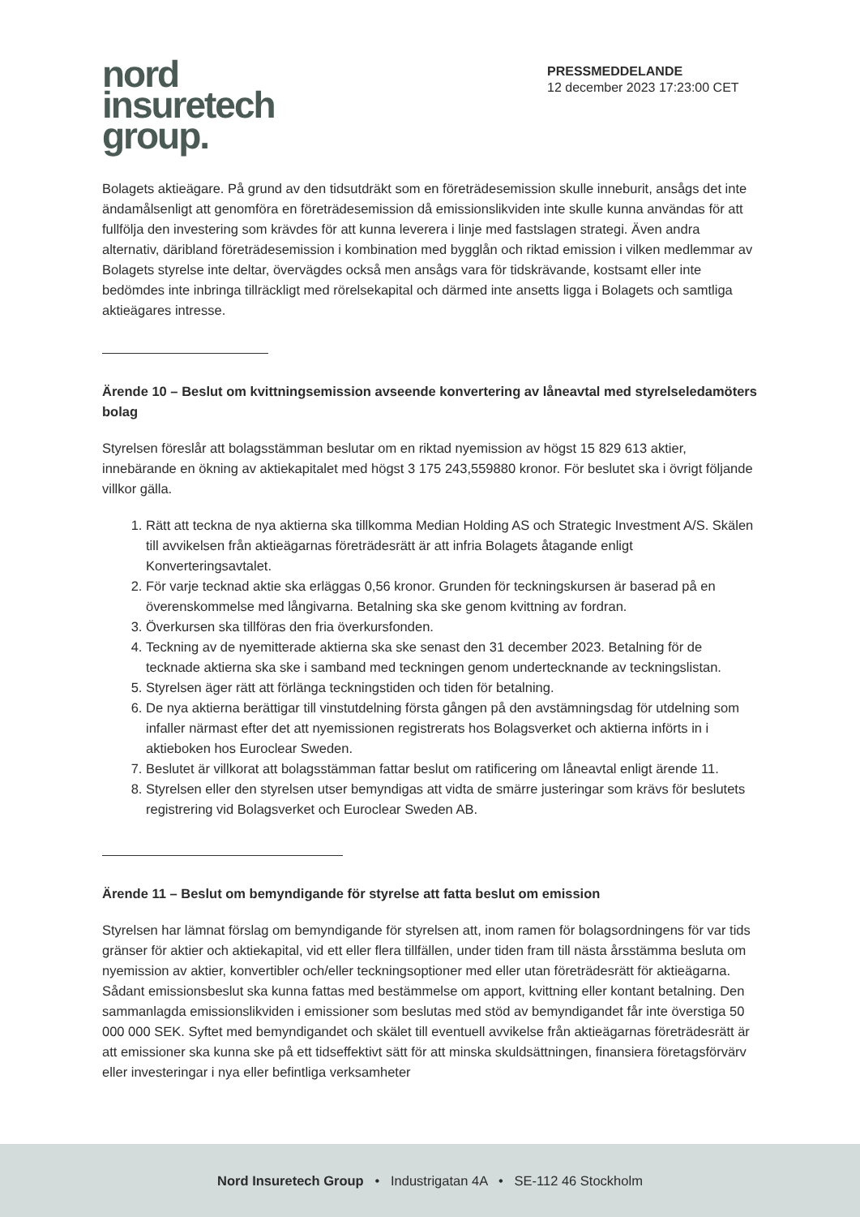nord
insuretech
group.
PRESSMEDDELANDE
12 december 2023 17:23:00 CET
Bolagets aktieägare. På grund av den tidsutdräkt som en företrädesemission skulle inneburit, ansågs det inte ändamålsenligt att genomföra en företrädesemission då emissionslikviden inte skulle kunna användas för att fullfölja den investering som krävdes för att kunna leverera i linje med fastslagen strategi. Även andra alternativ, däribland företrädesemission i kombination med bygglån och riktad emission i vilken medlemmar av Bolagets styrelse inte deltar, övervägdes också men ansågs vara för tidskrävande, kostsamt eller inte bedömdes inte inbringa tillräckligt med rörelsekapital och därmed inte ansetts ligga i Bolagets och samtliga aktieägares intresse.
Ärende 10 – Beslut om kvittningsemission avseende konvertering av låneavtal med styrelseledamöters bolag
Styrelsen föreslår att bolagsstämman beslutar om en riktad nyemission av högst 15 829 613 aktier, innebärande en ökning av aktiekapitalet med högst 3 175 243,559880 kronor. För beslutet ska i övrigt följande villkor gälla.
1. Rätt att teckna de nya aktierna ska tillkomma Median Holding AS och Strategic Investment A/S. Skälen till avvikelsen från aktieägarnas företrädesrätt är att infria Bolagets åtagande enligt Konverteringsavtalet.
2. För varje tecknad aktie ska erläggas 0,56 kronor. Grunden för teckningskursen är baserad på en överenskommelse med långivarna. Betalning ska ske genom kvittning av fordran.
3. Överkursen ska tillföras den fria överkursfonden.
4. Teckning av de nyemitterade aktierna ska ske senast den 31 december 2023. Betalning för de tecknade aktierna ska ske i samband med teckningen genom undertecknande av teckningslistan.
5. Styrelsen äger rätt att förlänga teckningstiden och tiden för betalning.
6. De nya aktierna berättigar till vinstutdelning första gången på den avstämningsdag för utdelning som infaller närmast efter det att nyemissionen registrerats hos Bolagsverket och aktierna införts in i aktieboken hos Euroclear Sweden.
7. Beslutet är villkorat att bolagsstämman fattar beslut om ratificering om låneavtal enligt ärende 11.
8. Styrelsen eller den styrelsen utser bemyndigas att vidta de smärre justeringar som krävs för beslutets registrering vid Bolagsverket och Euroclear Sweden AB.
Ärende 11 – Beslut om bemyndigande för styrelse att fatta beslut om emission
Styrelsen har lämnat förslag om bemyndigande för styrelsen att, inom ramen för bolagsordningens för var tids gränser för aktier och aktiekapital, vid ett eller flera tillfällen, under tiden fram till nästa årsstämma besluta om nyemission av aktier, konvertibler och/eller teckningsoptioner med eller utan företrädesrätt för aktieägarna. Sådant emissionsbeslut ska kunna fattas med bestämmelse om apport, kvittning eller kontant betalning. Den sammanlagda emissionslikviden i emissioner som beslutas med stöd av bemyndigandet får inte överstiga 50 000 000 SEK. Syftet med bemyndigandet och skälet till eventuell avvikelse från aktieägarnas företrädesrätt är att emissioner ska kunna ske på ett tidseffektivt sätt för att minska skuldsättningen, finansiera företagsförvärv eller investeringar i nya eller befintliga verksamheter
Nord Insuretech Group • Industrigatan 4A • SE-112 46 Stockholm